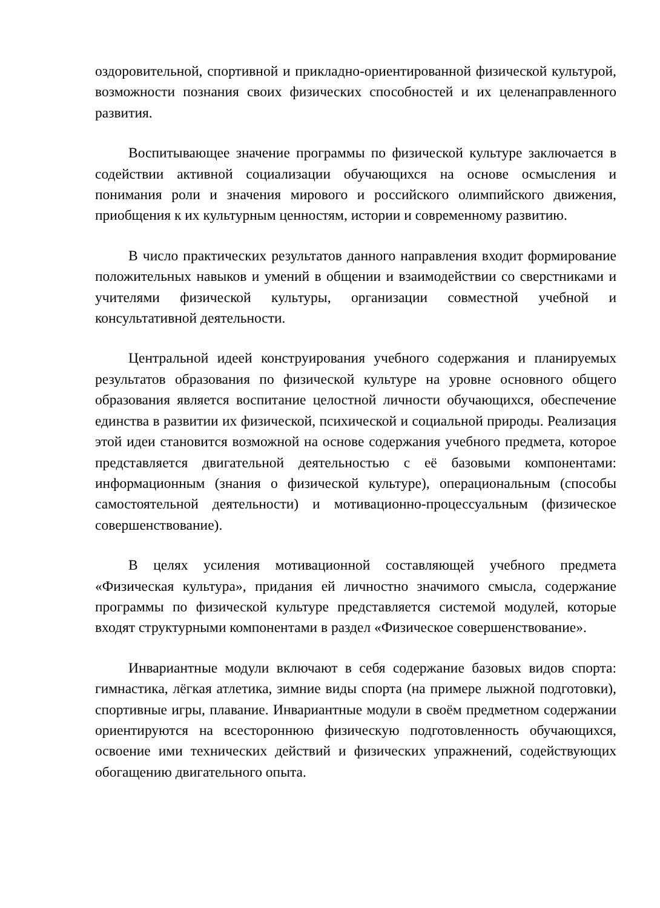оздоровительной, спортивной и прикладно-ориентированной физической культурой, возможности познания своих физических способностей и их целенаправленного развития.
Воспитывающее значение программы по физической культуре заключается в содействии активной социализации обучающихся на основе осмысления и понимания роли и значения мирового и российского олимпийского движения, приобщения к их культурным ценностям, истории и современному развитию.
В число практических результатов данного направления входит формирование положительных навыков и умений в общении и взаимодействии со сверстниками и учителями физической культуры, организации совместной учебной и консультативной деятельности.
Центральной идеей конструирования учебного содержания и планируемых результатов образования по физической культуре на уровне основного общего образования является воспитание целостной личности обучающихся, обеспечение единства в развитии их физической, психической и социальной природы. Реализация этой идеи становится возможной на основе содержания учебного предмета, которое представляется двигательной деятельностью с её базовыми компонентами: информационным (знания о физической культуре), операциональным (способы самостоятельной деятельности) и мотивационно-процессуальным (физическое совершенствование).
В целях усиления мотивационной составляющей учебного предмета «Физическая культура», придания ей личностно значимого смысла, содержание программы по физической культуре представляется системой модулей, которые входят структурными компонентами в раздел «Физическое совершенствование».
Инвариантные модули включают в себя содержание базовых видов спорта: гимнастика, лёгкая атлетика, зимние виды спорта (на примере лыжной подготовки), спортивные игры, плавание. Инвариантные модули в своём предметном содержании ориентируются на всестороннюю физическую подготовленность обучающихся, освоение ими технических действий и физических упражнений, содействующих обогащению двигательного опыта.